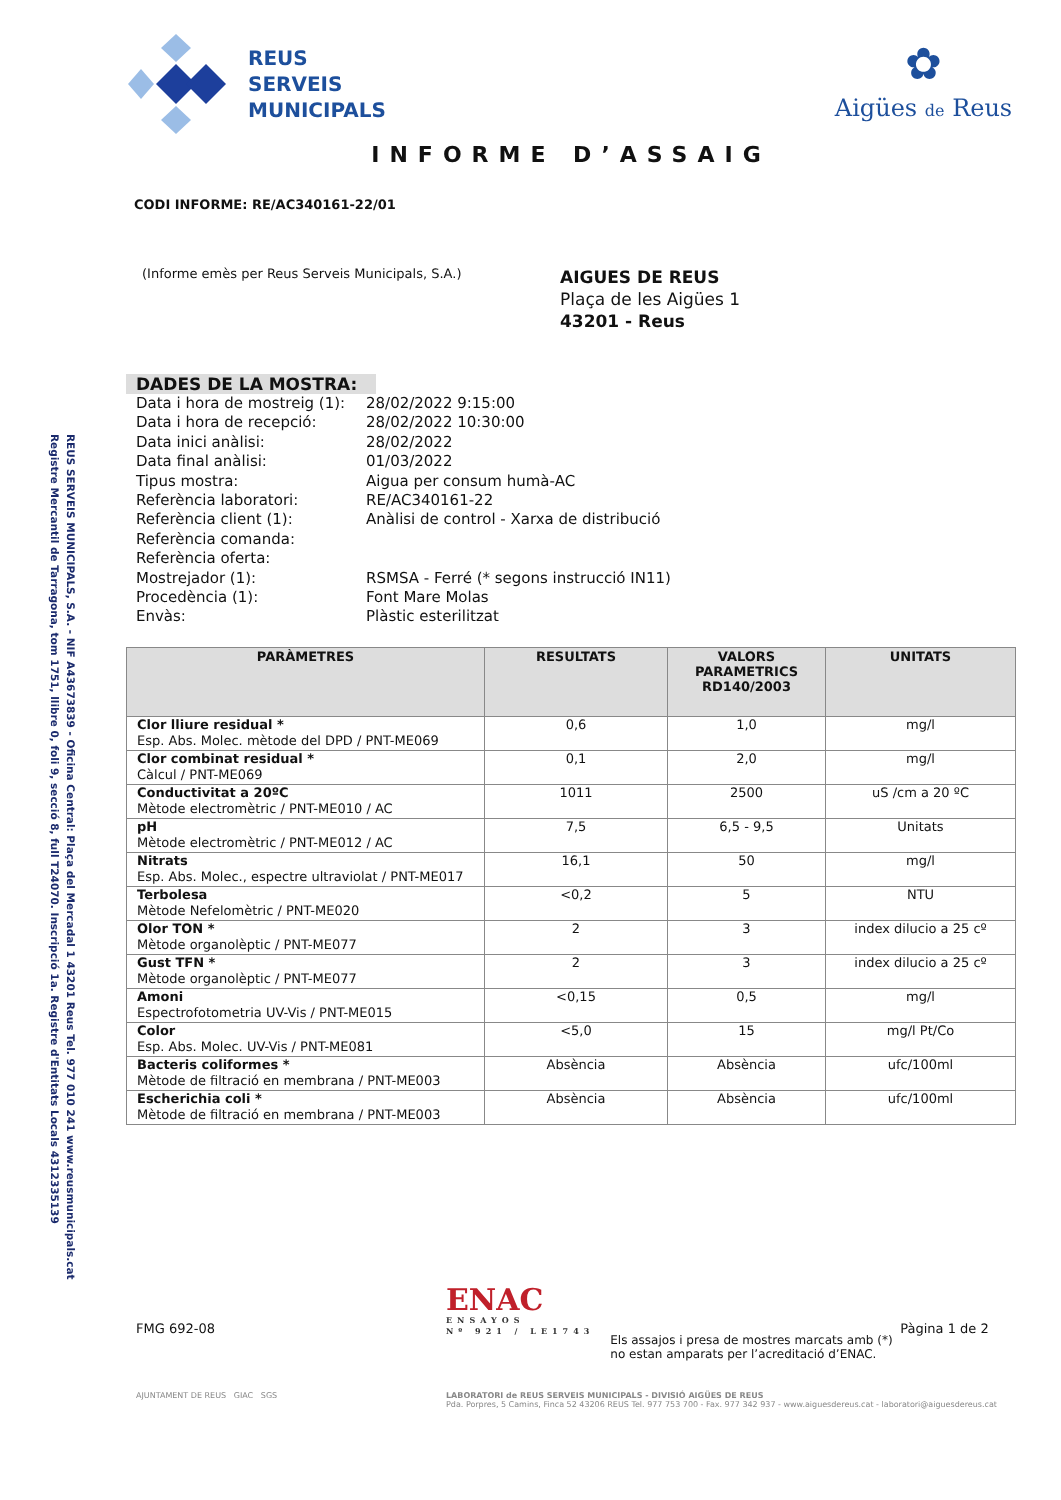REUS SERVEIS MUNICIPALS, S.A. - NIF A43673839 - Oficina Central: Plaça del Mercadal 1 43201 Reus Tel. 977 010 241 www.reusmunicipals.cat
Registre Mercantil de Tarragona, tom 1751, llibre 0, foli 9, secció 8, full T24070. Inscripció 1a. Registre d'Entitats Locals 4312335139
REUS
SERVEIS
MUNICIPALS
✿
Aigües de Reus
INFORME D’ASSAIG
CODI INFORME: RE/AC340161-22/01
(Informe emès per Reus Serveis Municipals, S.A.)
AIGUES DE REUS
Plaça de les Aigües 1
43201 - Reus
DADES DE LA MOSTRA:
| Data i hora de mostreig (1): | 28/02/2022 9:15:00 |
| Data i hora de recepció: | 28/02/2022 10:30:00 |
| Data inici anàlisi: | 28/02/2022 |
| Data final anàlisi: | 01/03/2022 |
| Tipus mostra: | Aigua per consum humà-AC |
| Referència laboratori: | RE/AC340161-22 |
| Referència client (1): | Anàlisi de control - Xarxa de distribució |
| Referència comanda: | |
| Referència oferta: | |
| Mostrejador (1): | RSMSA - Ferré (* segons instrucció IN11) |
| Procedència (1): | Font Mare Molas |
| Envàs: | Plàstic esterilitzat |
| PARÀMETRES | RESULTATS | VALORS PARAMETRICS RD140/2003 | UNITATS |
| --- | --- | --- | --- |
| Clor lliure residual * Esp. Abs. Molec. mètode del DPD / PNT-ME069 | 0,6 | 1,0 | mg/l |
| Clor combinat residual * Càlcul / PNT-ME069 | 0,1 | 2,0 | mg/l |
| Conductivitat a 20ºC Mètode electromètric / PNT-ME010 / AC | 1011 | 2500 | uS /cm a 20 ºC |
| pH Mètode electromètric / PNT-ME012 / AC | 7,5 | 6,5 - 9,5 | Unitats |
| Nitrats Esp. Abs. Molec., espectre ultraviolat / PNT-ME017 | 16,1 | 50 | mg/l |
| Terbolesa Mètode Nefelomètric / PNT-ME020 | <0,2 | 5 | NTU |
| Olor TON * Mètode organolèptic / PNT-ME077 | 2 | 3 | index dilucio a 25 cº |
| Gust TFN * Mètode organolèptic / PNT-ME077 | 2 | 3 | index dilucio a 25 cº |
| Amoni Espectrofotometria UV-Vis / PNT-ME015 | <0,15 | 0,5 | mg/l |
| Color Esp. Abs. Molec. UV-Vis / PNT-ME081 | <5,0 | 15 | mg/l Pt/Co |
| Bacteris coliformes * Mètode de filtració en membrana / PNT-ME003 | Absència | Absència | ufc/100ml |
| Escherichia coli * Mètode de filtració en membrana / PNT-ME003 | Absència | Absència | ufc/100ml |
FMG 692-08
ENAC
ENSAYOS
Nº 921 / LE1743
Els assajos i presa de mostres marcats amb (*) no estan amparats per l’acreditació d’ENAC.
Pàgina 1 de 2
AJUNTAMENT DE REUS GIAC SGS LABORATORI de REUS SERVEIS MUNICIPALS - DIVISIÓ AIGÜES DE REUS
Pda. Porpres, 5 Camins, Finca 52 43206 REUS Tel. 977 753 700 - Fax. 977 342 937 - www.aiguesdereus.cat - laboratori@aiguesdereus.cat